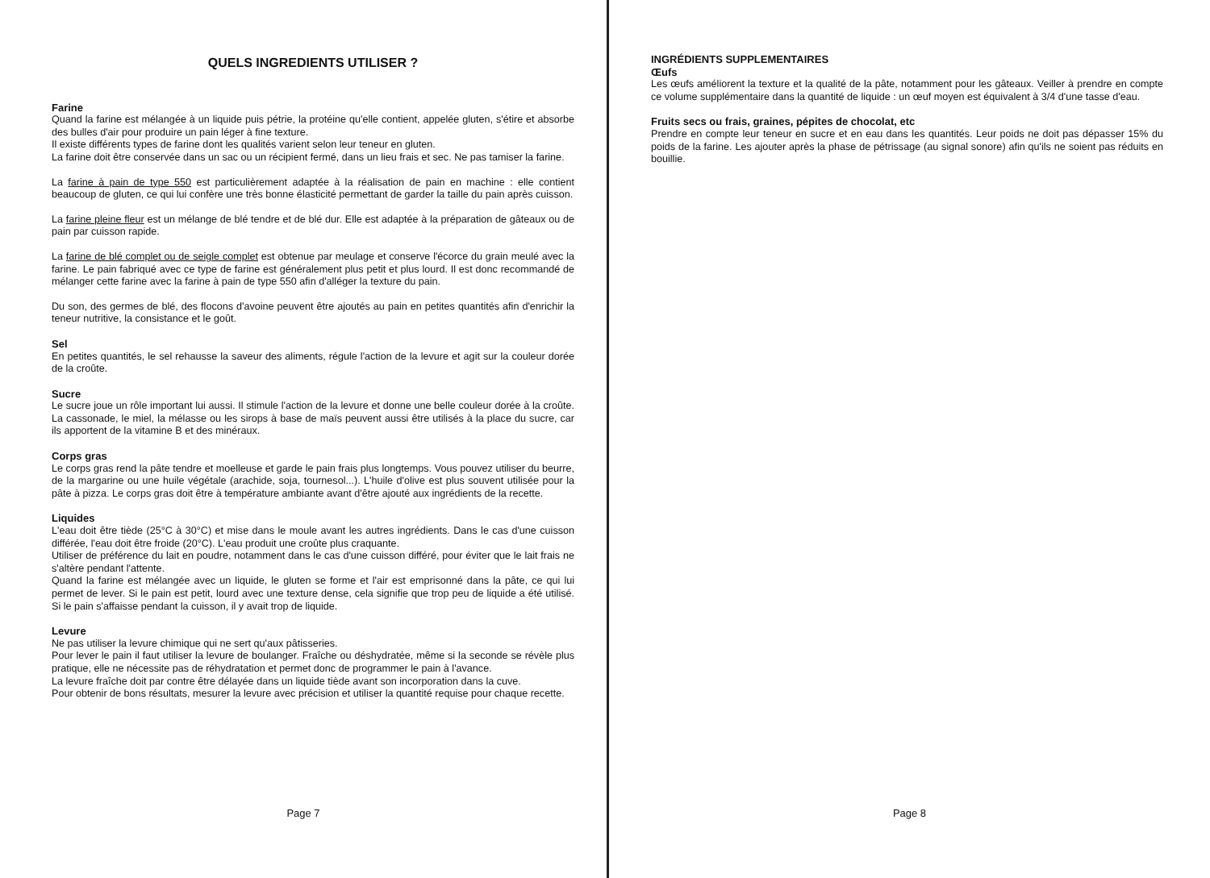QUELS INGREDIENTS UTILISER ?
Farine
Quand la farine est mélangée à un liquide puis pétrie, la protéine qu'elle contient, appelée gluten, s'étire et absorbe des bulles d'air pour produire un pain léger à fine texture.
Il existe différents types de farine dont les qualités varient selon leur teneur en gluten.
La farine doit être conservée dans un sac ou un récipient fermé, dans un lieu frais et sec. Ne pas tamiser la farine.
La farine à pain de type 550 est particulièrement adaptée à la réalisation de pain en machine : elle contient beaucoup de gluten, ce qui lui confère une très bonne élasticité permettant de garder la taille du pain après cuisson.
La farine pleine fleur est un mélange de blé tendre et de blé dur. Elle est adaptée à la préparation de gâteaux ou de pain par cuisson rapide.
La farine de blé complet ou de seigle complet est obtenue par meulage et conserve l'écorce du grain meulé avec la farine. Le pain fabriqué avec ce type de farine est généralement plus petit et plus lourd. Il est donc recommandé de mélanger cette farine avec la farine à pain de type 550 afin d'alléger la texture du pain.
Du son, des germes de blé, des flocons d'avoine peuvent être ajoutés au pain en petites quantités afin d'enrichir la teneur nutritive, la consistance et le goût.
Sel
En petites quantités, le sel rehausse la saveur des aliments, régule l'action de la levure et agit sur la couleur dorée de la croûte.
Sucre
Le sucre joue un rôle important lui aussi. Il stimule l'action de la levure et donne une belle couleur dorée à la croûte. La cassonade, le miel, la mélasse ou les sirops à base de maïs peuvent aussi être utilisés à la place du sucre, car ils apportent de la vitamine B et des minéraux.
Corps gras
Le corps gras rend la pâte tendre et moelleuse et garde le pain frais plus longtemps. Vous pouvez utiliser du beurre, de la margarine ou une huile végétale (arachide, soja, tournesol...). L'huile d'olive est plus souvent utilisée pour la pâte à pizza. Le corps gras doit être à température ambiante avant d'être ajouté aux ingrédients de la recette.
Liquides
L'eau doit être tiède (25°C à 30°C) et mise dans le moule avant les autres ingrédients. Dans le cas d'une cuisson différée, l'eau doit être froide (20°C). L'eau produit une croûte plus craquante.
Utiliser de préférence du lait en poudre, notamment dans le cas d'une cuisson différé, pour éviter que le lait frais ne s'altère pendant l'attente.
Quand la farine est mélangée avec un liquide, le gluten se forme et l'air est emprisonné dans la pâte, ce qui lui permet de lever. Si le pain est petit, lourd avec une texture dense, cela signifie que trop peu de liquide a été utilisé. Si le pain s'affaisse pendant la cuisson, il y avait trop de liquide.
Levure
Ne pas utiliser la levure chimique qui ne sert qu'aux pâtisseries.
Pour lever le pain il faut utiliser la levure de boulanger. Fraîche ou déshydratée, même si la seconde se révèle plus pratique, elle ne nécessite pas de réhydratation et permet donc de programmer le pain à l'avance.
La levure fraîche doit par contre être délayée dans un liquide tiède avant son incorporation dans la cuve.
Pour obtenir de bons résultats, mesurer la levure avec précision et utiliser la quantité requise pour chaque recette.
Page 7
INGRÉDIENTS SUPPLEMENTAIRES
Œufs
Les œufs améliorent la texture et la qualité de la pâte, notamment pour les gâteaux. Veiller à prendre en compte ce volume supplémentaire dans la quantité de liquide : un œuf moyen est équivalent à 3/4 d'une tasse d'eau.
Fruits secs ou frais, graines, pépites de chocolat, etc
Prendre en compte leur teneur en sucre et en eau dans les quantités. Leur poids ne doit pas dépasser 15% du poids de la farine. Les ajouter après la phase de pétrissage (au signal sonore) afin qu'ils ne soient pas réduits en bouillie.
Page 8